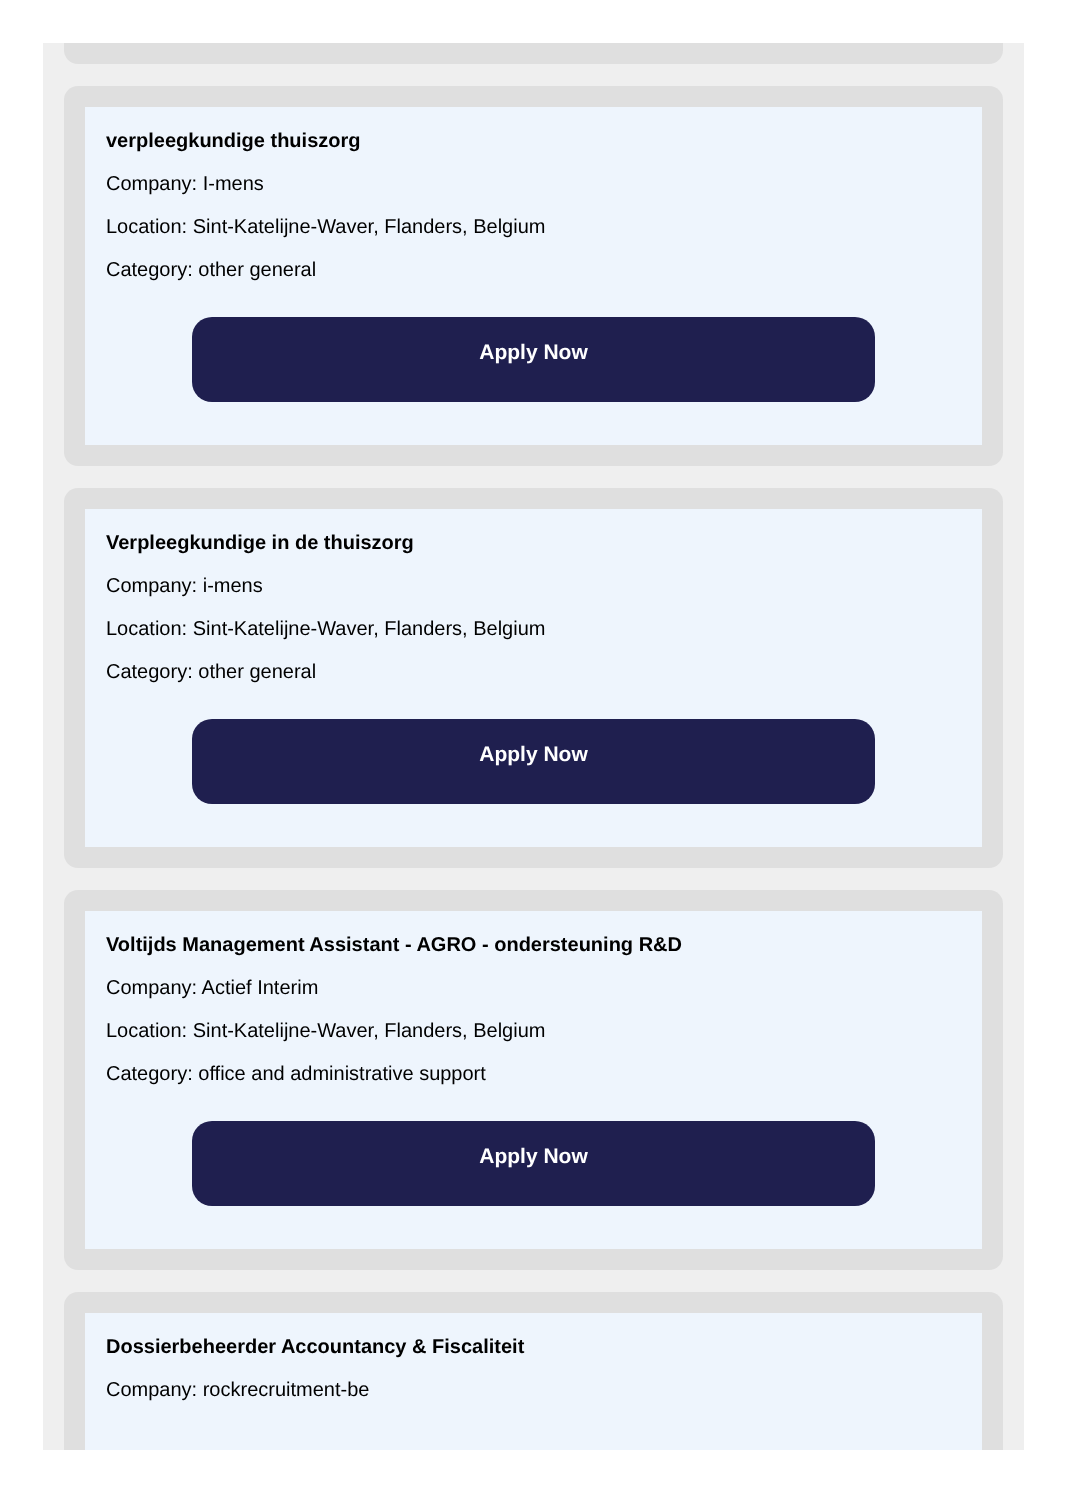verpleegkundige thuiszorg
Company: I-mens
Location: Sint-Katelijne-Waver, Flanders, Belgium
Category: other general
Apply Now
Verpleegkundige in de thuiszorg
Company: i-mens
Location: Sint-Katelijne-Waver, Flanders, Belgium
Category: other general
Apply Now
Voltijds Management Assistant - AGRO - ondersteuning R&D
Company: Actief Interim
Location: Sint-Katelijne-Waver, Flanders, Belgium
Category: office and administrative support
Apply Now
Dossierbeheerder Accountancy & Fiscaliteit
Company: rockrecruitment-be